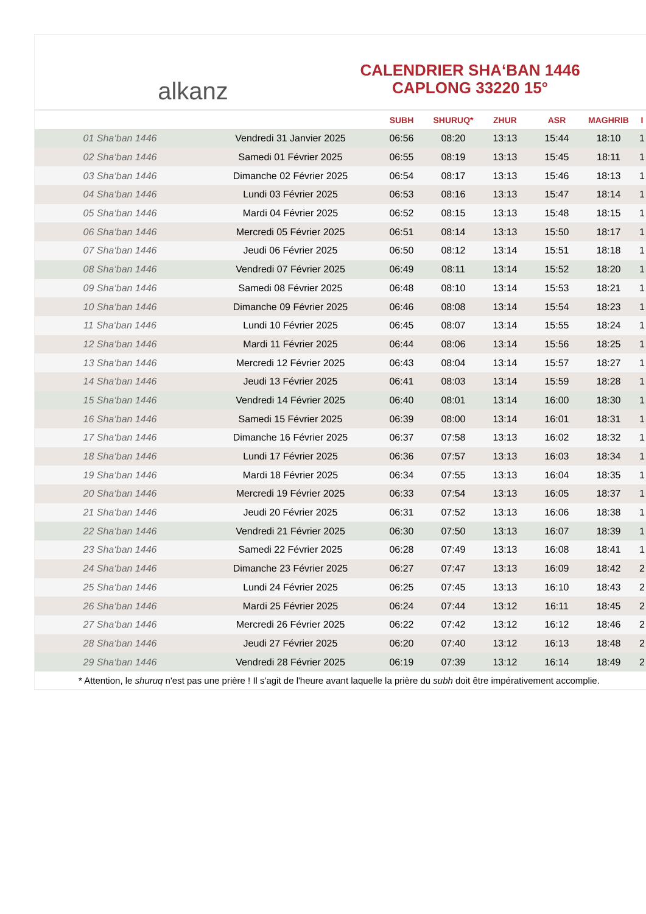alkanz
CALENDRIER SHA‘BAN 1446
CAPLONG 33220 15°
| | | SUBH | SHURUQ* | ZHUR | ASR | MAGHRIB | I |
| --- | --- | --- | --- | --- | --- | --- | --- |
| 01 Sha‘ban 1446 | Vendredi 31 Janvier 2025 | 06:56 | 08:20 | 13:13 | 15:44 | 18:10 | 1 |
| 02 Sha‘ban 1446 | Samedi 01 Février 2025 | 06:55 | 08:19 | 13:13 | 15:45 | 18:11 | 1 |
| 03 Sha‘ban 1446 | Dimanche 02 Février 2025 | 06:54 | 08:17 | 13:13 | 15:46 | 18:13 | 1 |
| 04 Sha‘ban 1446 | Lundi 03 Février 2025 | 06:53 | 08:16 | 13:13 | 15:47 | 18:14 | 1 |
| 05 Sha‘ban 1446 | Mardi 04 Février 2025 | 06:52 | 08:15 | 13:13 | 15:48 | 18:15 | 1 |
| 06 Sha‘ban 1446 | Mercredi 05 Février 2025 | 06:51 | 08:14 | 13:13 | 15:50 | 18:17 | 1 |
| 07 Sha‘ban 1446 | Jeudi 06 Février 2025 | 06:50 | 08:12 | 13:14 | 15:51 | 18:18 | 1 |
| 08 Sha‘ban 1446 | Vendredi 07 Février 2025 | 06:49 | 08:11 | 13:14 | 15:52 | 18:20 | 1 |
| 09 Sha‘ban 1446 | Samedi 08 Février 2025 | 06:48 | 08:10 | 13:14 | 15:53 | 18:21 | 1 |
| 10 Sha‘ban 1446 | Dimanche 09 Février 2025 | 06:46 | 08:08 | 13:14 | 15:54 | 18:23 | 1 |
| 11 Sha‘ban 1446 | Lundi 10 Février 2025 | 06:45 | 08:07 | 13:14 | 15:55 | 18:24 | 1 |
| 12 Sha‘ban 1446 | Mardi 11 Février 2025 | 06:44 | 08:06 | 13:14 | 15:56 | 18:25 | 1 |
| 13 Sha‘ban 1446 | Mercredi 12 Février 2025 | 06:43 | 08:04 | 13:14 | 15:57 | 18:27 | 1 |
| 14 Sha‘ban 1446 | Jeudi 13 Février 2025 | 06:41 | 08:03 | 13:14 | 15:59 | 18:28 | 1 |
| 15 Sha‘ban 1446 | Vendredi 14 Février 2025 | 06:40 | 08:01 | 13:14 | 16:00 | 18:30 | 1 |
| 16 Sha‘ban 1446 | Samedi 15 Février 2025 | 06:39 | 08:00 | 13:14 | 16:01 | 18:31 | 1 |
| 17 Sha‘ban 1446 | Dimanche 16 Février 2025 | 06:37 | 07:58 | 13:13 | 16:02 | 18:32 | 1 |
| 18 Sha‘ban 1446 | Lundi 17 Février 2025 | 06:36 | 07:57 | 13:13 | 16:03 | 18:34 | 1 |
| 19 Sha‘ban 1446 | Mardi 18 Février 2025 | 06:34 | 07:55 | 13:13 | 16:04 | 18:35 | 1 |
| 20 Sha‘ban 1446 | Mercredi 19 Février 2025 | 06:33 | 07:54 | 13:13 | 16:05 | 18:37 | 1 |
| 21 Sha‘ban 1446 | Jeudi 20 Février 2025 | 06:31 | 07:52 | 13:13 | 16:06 | 18:38 | 1 |
| 22 Sha‘ban 1446 | Vendredi 21 Février 2025 | 06:30 | 07:50 | 13:13 | 16:07 | 18:39 | 1 |
| 23 Sha‘ban 1446 | Samedi 22 Février 2025 | 06:28 | 07:49 | 13:13 | 16:08 | 18:41 | 1 |
| 24 Sha‘ban 1446 | Dimanche 23 Février 2025 | 06:27 | 07:47 | 13:13 | 16:09 | 18:42 | 2 |
| 25 Sha‘ban 1446 | Lundi 24 Février 2025 | 06:25 | 07:45 | 13:13 | 16:10 | 18:43 | 2 |
| 26 Sha‘ban 1446 | Mardi 25 Février 2025 | 06:24 | 07:44 | 13:12 | 16:11 | 18:45 | 2 |
| 27 Sha‘ban 1446 | Mercredi 26 Février 2025 | 06:22 | 07:42 | 13:12 | 16:12 | 18:46 | 2 |
| 28 Sha‘ban 1446 | Jeudi 27 Février 2025 | 06:20 | 07:40 | 13:12 | 16:13 | 18:48 | 2 |
| 29 Sha‘ban 1446 | Vendredi 28 Février 2025 | 06:19 | 07:39 | 13:12 | 16:14 | 18:49 | 2 |
* Attention, le shuruq n'est pas une prière ! Il s'agit de l'heure avant laquelle la prière du subh doit être impérativement accomplie.